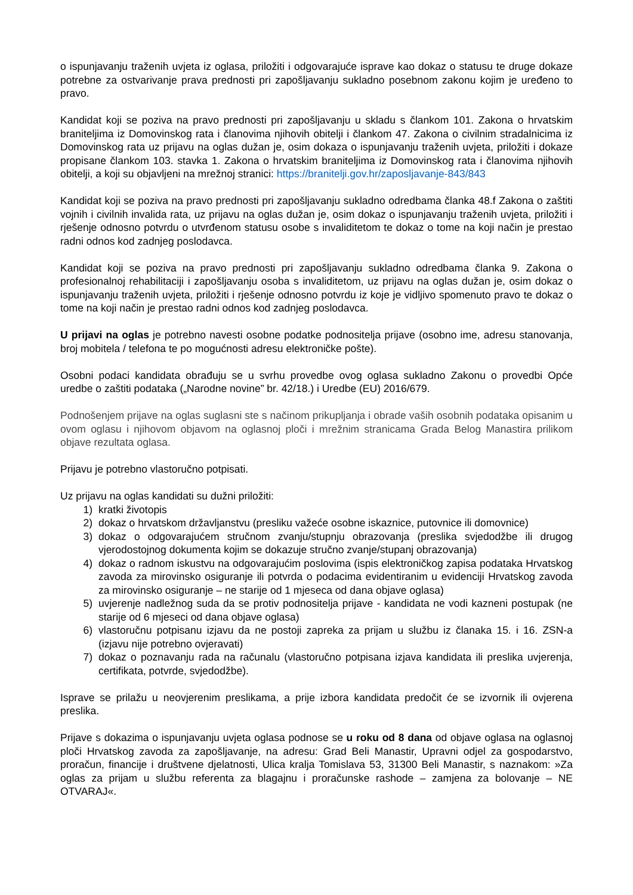o ispunjavanju traženih uvjeta iz oglasa, priložiti i odgovarajuće isprave kao dokaz o statusu te druge dokaze potrebne za ostvarivanje prava prednosti pri zapošljavanju sukladno posebnom zakonu kojim je uređeno to pravo.
Kandidat koji se poziva na pravo prednosti pri zapošljavanju u skladu s člankom 101. Zakona o hrvatskim braniteljima iz Domovinskog rata i članovima njihovih obitelji i člankom 47. Zakona o civilnim stradalnicima iz Domovinskog rata uz prijavu na oglas dužan je, osim dokaza o ispunjavanju traženih uvjeta, priložiti i dokaze propisane člankom 103. stavka 1. Zakona o hrvatskim braniteljima iz Domovinskog rata i članovima njihovih obitelji, a koji su objavljeni na mrežnoj stranici: https://branitelji.gov.hr/zaposljavanje-843/843
Kandidat koji se poziva na pravo prednosti pri zapošljavanju sukladno odredbama članka 48.f Zakona o zaštiti vojnih i civilnih invalida rata, uz prijavu na oglas dužan je, osim dokaz o ispunjavanju traženih uvjeta, priložiti i rješenje odnosno potvrdu o utvrđenom statusu osobe s invaliditetom te dokaz o tome na koji način je prestao radni odnos kod zadnjeg poslodavca.
Kandidat koji se poziva na pravo prednosti pri zapošljavanju sukladno odredbama članka 9. Zakona o profesionalnoj rehabilitaciji i zapošljavanju osoba s invaliditetom, uz prijavu na oglas dužan je, osim dokaz o ispunjavanju traženih uvjeta, priložiti i rješenje odnosno potvrdu iz koje je vidljivo spomenuto pravo te dokaz o tome na koji način je prestao radni odnos kod zadnjeg poslodavca.
U prijavi na oglas je potrebno navesti osobne podatke podnositelja prijave (osobno ime, adresu stanovanja, broj mobitela / telefona te po mogućnosti adresu elektroničke pošte).
Osobni podaci kandidata obrađuju se u svrhu provedbe ovog oglasa sukladno Zakonu o provedbi Opće uredbe o zaštiti podataka („Narodne novine” br. 42/18.) i Uredbe (EU) 2016/679.
Podnošenjem prijave na oglas suglasni ste s načinom prikupljanja i obrade vaših osobnih podataka opisanim u ovom oglasu i njihovom objavom na oglasnoj ploči i mrežnim stranicama Grada Belog Manastira prilikom objave rezultata oglasa.
Prijavu je potrebno vlastoručno potpisati.
Uz prijavu na oglas kandidati su dužni priložiti:
1) kratki životopis
2) dokaz o hrvatskom državljanstvu (presliku važeće osobne iskaznice, putovnice ili domovnice)
3) dokaz o odgovarajućem stručnom zvanju/stupnju obrazovanja (preslika svjedodžbe ili drugog vjerodostojnog dokumenta kojim se dokazuje stručno zvanje/stupanj obrazovanja)
4) dokaz o radnom iskustvu na odgovarajućim poslovima (ispis elektroničkog zapisa podataka Hrvatskog zavoda za mirovinsko osiguranje ili potvrda o podacima evidentiranim u evidenciji Hrvatskog zavoda za mirovinsko osiguranje – ne starije od 1 mjeseca od dana objave oglasa)
5) uvjerenje nadležnog suda da se protiv podnositelja prijave - kandidata ne vodi kazneni postupak (ne starije od 6 mjeseci od dana objave oglasa)
6) vlastoručnu potpisanu izjavu da ne postoji zapreka za prijam u službu iz članaka 15. i 16. ZSN-a (izjavu nije potrebno ovjeravati)
7) dokaz o poznavanju rada na računalu (vlastoručno potpisana izjava kandidata ili preslika uvjerenja, certifikata, potvrde, svjedodžbe).
Isprave se prilažu u neovjerenim preslikama, a prije izbora kandidata predočit će se izvornik ili ovjerena preslika.
Prijave s dokazima o ispunjavanju uvjeta oglasa podnose se u roku od 8 dana od objave oglasa na oglasnoj ploči Hrvatskog zavoda za zapošljavanje, na adresu: Grad Beli Manastir, Upravni odjel za gospodarstvo, proračun, financije i društvene djelatnosti, Ulica kralja Tomislava 53, 31300 Beli Manastir, s naznakom: »Za oglas za prijam u službu referenta za blagajnu i proračunske rashode – zamjena za bolovanje – NE OTVARAJ«.